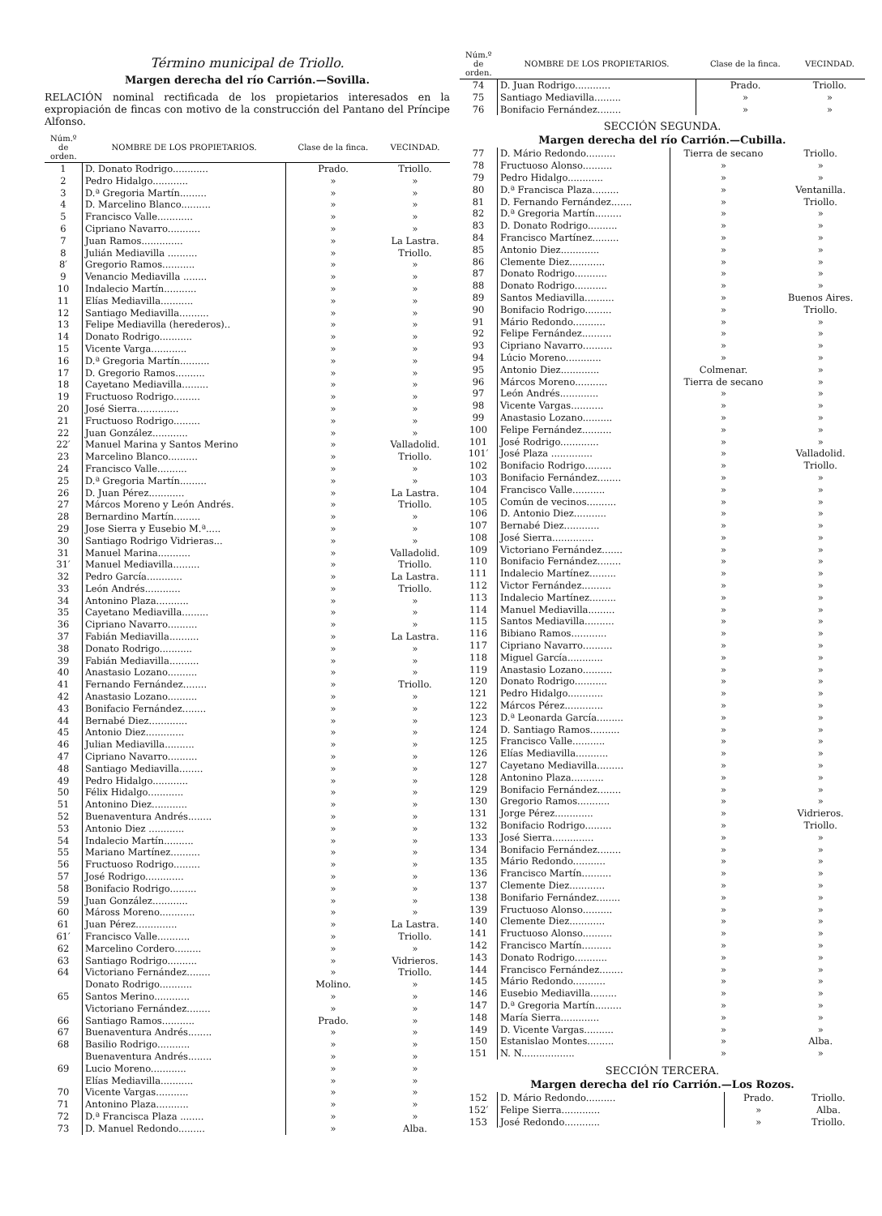Término municipal de Triollo.
Margen derecha del río Carrión.—Sovilla.
RELACIÓN nominal rectificada de los propietarios interesados en la expropiación de fincas con motivo de la construcción del Pantano del Príncipe Alfonso.
| Núm.º de orden. | NOMBRE DE LOS PROPIETARIOS. | Clase de la finca. | VECINDAD. |
| --- | --- | --- | --- |
| 1 | D. Donato Rodrigo............ | Prado. | Triollo. |
| 2 | Pedro Hidalgo............ | » | » |
| 3 | D.ª Gregoria Martín......... | » | » |
| 4 | D. Marcelino Blanco.......... | » | » |
| 5 | Francisco Valle............ | » | » |
| 6 | Cipriano Navarro........... | » | » |
| 7 | Juan Ramos.............. | » | La Lastra. |
| 8 | Julián Mediavilla .......... | » | Triollo. |
| 8′ | Gregorio Ramos........... | » | » |
| 9 | Venancio Mediavilla ........ | » | » |
| 10 | Indalecio Martín........... | » | » |
| 11 | Elías Mediavilla........... | » | » |
| 12 | Santiago Mediavilla.......... | » | » |
| 13 | Felipe Mediavilla (herederos).. | » | » |
| 14 | Donato Rodrigo........... | » | » |
| 15 | Vicente Varga............ | » | » |
| 16 | D.ª Gregoria Martín.......... | » | » |
| 17 | D. Gregorio Ramos.......... | » | » |
| 18 | Cayetano Mediavilla......... | » | » |
| 19 | Fructuoso Rodrigo......... | » | » |
| 20 | José Sierra.............. | » | » |
| 21 | Fructuoso Rodrigo......... | » | » |
| 22 | Juan González............ | » | » |
| 22′ | Manuel Marina y Santos Merino | » | Valladolid. |
| 23 | Marcelino Blanco.......... | » | Triollo. |
| 24 | Francisco Valle.......... | » | » |
| 25 | D.ª Gregoria Martín......... | » | » |
| 26 | D. Juan Pérez............ | » | La Lastra. |
| 27 | Márcos Moreno y León Andrés. | » | Triollo. |
| 28 | Bernardino Martín......... | » | » |
| 29 | Jose Sierra y Eusebio M.ª..... | » | » |
| 30 | Santiago Rodrigo Vidrieras... | » | » |
| 31 | Manuel Marina........... | » | Valladolid. |
| 31′ | Manuel Mediavilla......... | » | Triollo. |
| 32 | Pedro García............ | » | La Lastra. |
| 33 | León Andrés............ | » | Triollo. |
| 34 | Antonino Plaza........... | » | » |
| 35 | Cayetano Mediavilla......... | » | » |
| 36 | Cipriano Navarro.......... | » | » |
| 37 | Fabián Mediavilla.......... | » | La Lastra. |
| 38 | Donato Rodrigo........... | » | » |
| 39 | Fabián Mediavilla.......... | » | » |
| 40 | Anastasio Lozano.......... | » | » |
| 41 | Fernando Fernández........ | » | Triollo. |
| 42 | Anastasio Lozano.......... | » | » |
| 43 | Bonifacio Fernández........ | » | » |
| 44 | Bernabé Diez............. | » | » |
| 45 | Antonio Diez............. | » | » |
| 46 | Julian Mediavilla.......... | » | » |
| 47 | Cipriano Navarro.......... | » | » |
| 48 | Santiago Mediavilla........ | » | » |
| 49 | Pedro Hidalgo............ | » | » |
| 50 | Félix Hidalgo............ | » | » |
| 51 | Antonino Diez............ | » | » |
| 52 | Buenaventura Andrés........ | » | » |
| 53 | Antonio Diez ............ | » | » |
| 54 | Indalecio Martín.......... | » | » |
| 55 | Mariano Martínez.......... | » | » |
| 56 | Fructuoso Rodrigo......... | » | » |
| 57 | José Rodrigo............. | » | » |
| 58 | Bonifacio Rodrigo......... | » | » |
| 59 | Juan González............ | » | » |
| 60 | Máross Moreno............ | » | » |
| 61 | Juan Pérez.............. | » | La Lastra. |
| 61′ | Francisco Valle........... | » | Triollo. |
| 62 | Marcelino Cordero......... | » | » |
| 63 | Santiago Rodrigo.......... | » | Vidrieros. |
| 64 | Victoriano Fernández........ | » | Triollo. |
| 65 | Donato Rodrigo........... | Molino. | » |
| | Santos Merino............ | » | » |
| | Victoriano Fernández........ | » | » |
| 66 | Santiago Ramos........... | Prado. | » |
| 67 | Buenaventura Andrés........ | » | » |
| 68 | Basilio Rodrigo........... | » | » |
| 69 | Buenaventura Andrés........ | » | » |
| | Lucio Moreno............ | » | » |
| | Elías Mediavilla........... | » | » |
| 70 | Vicente Vargas........... | » | » |
| 71 | Antonino Plaza........... | » | » |
| 72 | D.ª Francisca Plaza ........ | » | » |
| 73 | D. Manuel Redondo......... | » | Alba. |
| Núm.º de orden. | NOMBRE DE LOS PROPIETARIOS. | Clase de la finca. | VECINDAD. |
| --- | --- | --- | --- |
| 74 | D. Juan Rodrigo............ | Prado. | Triollo. |
| 75 | Santiago Mediavilla......... | » | » |
| 76 | Bonifacio Fernández........ | » | » |
SECCIÓN SEGUNDA.
Margen derecha del río Carrión.—Cubilla.
| 77 | D. Mário Redondo.......... | Tierra de secano | Triollo. |
| 78 | Fructuoso Alonso.......... | » | » |
| 79 | Pedro Hidalgo............ | » | » |
| 80 | D.ª Francisca Plaza......... | » | Ventanilla. |
| 81 | D. Fernando Fernández....... | » | Triollo. |
| 82 | D.ª Gregoria Martín......... | » | » |
| 83 | D. Donato Rodrigo.......... | » | » |
| 84 | Francisco Martínez......... | » | » |
| 85 | Antonio Diez............. | » | » |
| 86 | Clemente Diez............ | » | » |
| 87 | Donato Rodrigo........... | » | » |
| 88 | Donato Rodrigo........... | » | » |
| 89 | Santos Mediavilla.......... | » | Buenos Aires. |
| 90 | Bonifacio Rodrigo......... | » | Triollo. |
| 91 | Mário Redondo........... | » | » |
| 92 | Felipe Fernández.......... | » | » |
| 93 | Cipriano Navarro.......... | » | » |
| 94 | Lúcio Moreno............ | » | » |
| 95 | Antonio Diez............. | Colmenar. | » |
| 96 | Márcos Moreno........... | Tierra de secano | » |
| 97 | León Andrés............. | » | » |
| 98 | Vicente Vargas........... | » | » |
| 99 | Anastasio Lozano.......... | » | » |
| 100 | Felipe Fernández.......... | » | » |
| 101 | José Rodrigo............. | » | » |
| 101′ | José Plaza .............. | » | Valladolid. |
| 102 | Bonifacio Rodrigo......... | » | Triollo. |
| 103 | Bonifacio Fernández........ | » | » |
| 104 | Francisco Valle........... | » | » |
| 105 | Común de vecinos.......... | » | » |
| 106 | D. Antonio Diez........... | » | » |
| 107 | Bernabé Diez............ | » | » |
| 108 | José Sierra.............. | » | » |
| 109 | Victoriano Fernández....... | » | » |
| 110 | Bonifacio Fernández........ | » | » |
| 111 | Indalecio Martínez......... | » | » |
| 112 | Victor Fernández.......... | » | » |
| 113 | Indalecio Martínez......... | » | » |
| 114 | Manuel Mediavilla......... | » | » |
| 115 | Santos Mediavilla.......... | » | » |
| 116 | Bibiano Ramos............ | » | » |
| 117 | Cipriano Navarro.......... | » | » |
| 118 | Miguel García............ | » | » |
| 119 | Anastasio Lozano.......... | » | » |
| 120 | Donato Rodrigo........... | » | » |
| 121 | Pedro Hidalgo............ | » | » |
| 122 | Márcos Pérez............. | » | » |
| 123 | D.ª Leonarda García......... | » | » |
| 124 | D. Santiago Ramos.......... | » | » |
| 125 | Francisco Valle........... | » | » |
| 126 | Elías Mediavilla........... | » | » |
| 127 | Cayetano Mediavilla......... | » | » |
| 128 | Antonino Plaza........... | » | » |
| 129 | Bonifacio Fernández........ | » | » |
| 130 | Gregorio Ramos........... | » | » |
| 131 | Jorge Pérez............. | » | Vidrieros. |
| 132 | Bonifacio Rodrigo......... | » | Triollo. |
| 133 | José Sierra.............. | » | » |
| 134 | Bonifacio Fernández........ | » | » |
| 135 | Mário Redondo........... | » | » |
| 136 | Francisco Martín.......... | » | » |
| 137 | Clemente Diez............ | » | » |
| 138 | Bonifario Fernández........ | » | » |
| 139 | Fructuoso Alonso.......... | » | » |
| 140 | Clemente Diez............ | » | » |
| 141 | Fructuoso Alonso.......... | » | » |
| 142 | Francisco Martín.......... | » | » |
| 143 | Donato Rodrigo........... | » | » |
| 144 | Francisco Fernández........ | » | » |
| 145 | Mário Redondo........... | » | » |
| 146 | Eusebio Mediavilla......... | » | » |
| 147 | D.ª Gregoria Martín......... | » | » |
| 148 | María Sierra............. | » | » |
| 149 | D. Vicente Vargas.......... | » | » |
| 150 | Estanislao Montes......... | » | Alba. |
| 151 | N. N.................. | » | » |
SECCIÓN TERCERA.
Margen derecha del río Carrión.—Los Rozos.
| 152 | D. Mário Redondo.......... | Prado. | Triollo. |
| 152′ | Felipe Sierra............. | » | Alba. |
| 153 | José Redondo............ | » | Triollo. |